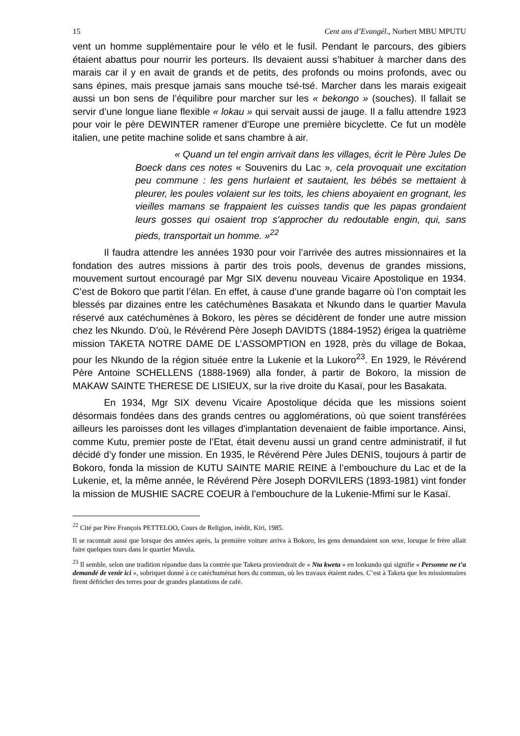15 Cent ans d’Evangél., Norbert MBU MPUTU
vent un homme supplémentaire pour le vélo et le fusil. Pendant le parcours, des gibiers étaient abattus pour nourrir les porteurs. Ils devaient aussi s’habituer à marcher dans des marais car il y en avait de grands et de petits, des profonds ou moins profonds, avec ou sans épines, mais presque jamais sans mouche tsé-tsé. Marcher dans les marais exigeait aussi un bon sens de l’équilibre pour marcher sur les « bekongo » (souches). Il fallait se servir d’une longue liane flexible « lokau » qui servait aussi de jauge. Il a fallu attendre 1923 pour voir le père DEWINTER ramener d’Europe une première bicyclette. Ce fut un modèle italien, une petite machine solide et sans chambre à air.
« Quand un tel engin arrivait dans les villages, écrit le Père Jules De Boeck dans ces notes « Souvenirs du Lac », cela provoquait une excitation peu commune : les gens hurlaient et sautaient, les bébés se mettaient à pleurer, les poules volaient sur les toits, les chiens aboyaient en grognant, les vieilles mamans se frappaient les cuisses tandis que les papas grondaient leurs gosses qui osaient trop s’approcher du redoutable engin, qui, sans pieds, transportait un homme. »<sup>22</sup>
Il faudra attendre les années 1930 pour voir l’arrivée des autres missionnaires et la fondation des autres missions à partir des trois pools, devenus de grandes missions, mouvement surtout encouragé par Mgr SIX devenu nouveau Vicaire Apostolique en 1934. C’est de Bokoro que partit l’élan. En effet, à cause d’une grande bagarre où l’on comptait les blessés par dizaines entre les catéchumènes Basakata et Nkundo dans le quartier Mavula réservé aux catéchumènes à Bokoro, les pères se décidèrent de fonder une autre mission chez les Nkundo. D’où, le Révérend Père Joseph DAVIDTS (1884-1952) érigea la quatrième mission TAKETA NOTRE DAME DE L’ASSOMPTION en 1928, près du village de Bokaa, pour les Nkundo de la région située entre la Lukenie et la Lukoro<sup>23</sup>. En 1929, le Révérend Père Antoine SCHELLENS (1888-1969) alla fonder, à partir de Bokoro, la mission de MAKAW SAINTE THERESE DE LISIEUX, sur la rive droite du Kasaï, pour les Basakata.
En 1934, Mgr SIX devenu Vicaire Apostolique décida que les missions soient désormais fondées dans des grands centres ou agglomérations, où que soient transférées ailleurs les paroisses dont les villages d'implantation devenaient de faible importance. Ainsi, comme Kutu, premier poste de l’Etat, était devenu aussi un grand centre administratif, il fut décidé d’y fonder une mission. En 1935, le Révérend Père Jules DENIS, toujours à partir de Bokoro, fonda la mission de KUTU SAINTE MARIE REINE à l’embouchure du Lac et de la Lukenie, et, la même année, le Révérend Père Joseph DORVILERS (1893-1981) vint fonder la mission de MUSHIE SACRE COEUR à l’embouchure de la Lukenie-Mfimi sur le Kasaï.
<sup>22</sup> Cité par Père François PETTELOO, Cours de Religion, inédit, Kiri, 1985.
Il se racontait aussi que lorsque des années après, la première voiture arriva à Bokoro, les gens demandaient son sexe, lorsque le frère allait faire quelques tours dans le quartier Mavula.
<sup>23</sup> Il semble, selon une tradition répandue dans la contrée que Taketa proviendrait de « Nta kweta » en lonkundo qui signifie « Personne ne t’a demandé de venir ici », sobriquet donné à ce catéchuménat hors du commun, où les travaux étaient rudes. C’est à Taketa que les missionnaires firent défricher des terres pour de grandes plantations de café.